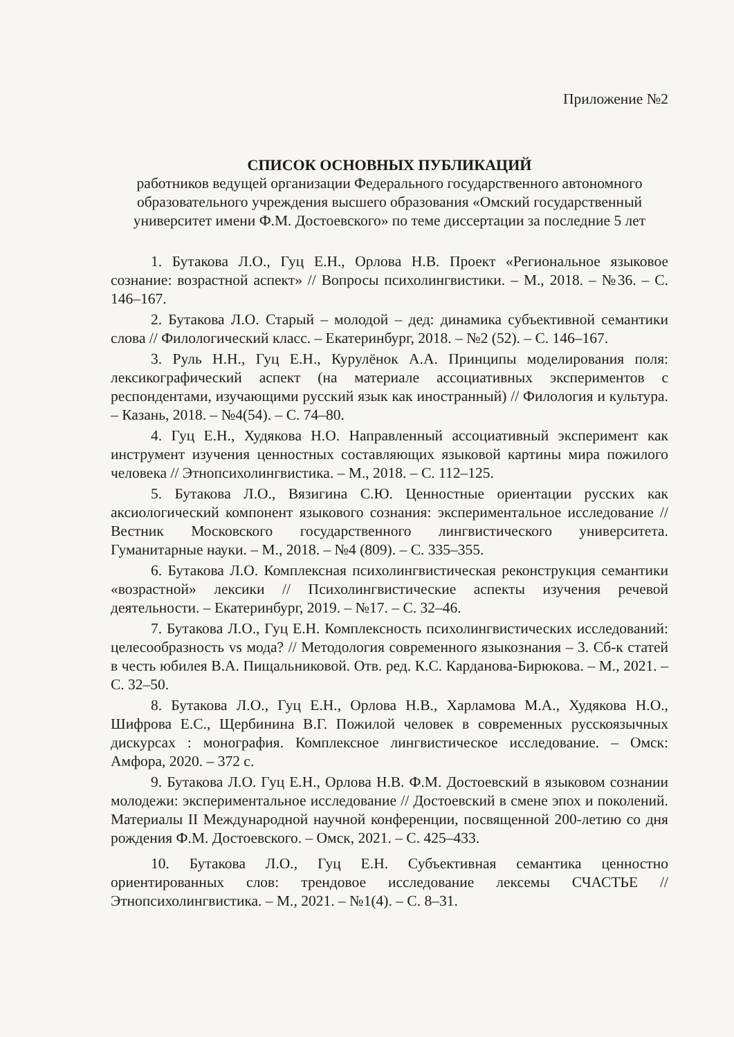Приложение №2
СПИСОК ОСНОВНЫХ ПУБЛИКАЦИЙ
работников ведущей организации Федерального государственного автономного образовательного учреждения высшего образования «Омский государственный университет имени Ф.М. Достоевского» по теме диссертации за последние 5 лет
1. Бутакова Л.О., Гуц Е.Н., Орлова Н.В. Проект «Региональное языковое сознание: возрастной аспект» // Вопросы психолингвистики. – М., 2018. – №36. – С. 146–167.
2. Бутакова Л.О. Старый – молодой – дед: динамика субъективной семантики слова // Филологический класс. – Екатеринбург, 2018. – №2 (52). – С. 146–167.
3. Руль Н.Н., Гуц Е.Н., Курулёнок А.А. Принципы моделирования поля: лексикографический аспект (на материале ассоциативных экспериментов с респондентами, изучающими русский язык как иностранный) // Филология и культура. – Казань, 2018. – №4(54). – С. 74–80.
4. Гуц Е.Н., Худякова Н.О. Направленный ассоциативный эксперимент как инструмент изучения ценностных составляющих языковой картины мира пожилого человека // Этнопсихолингвистика. – М., 2018. – С. 112–125.
5. Бутакова Л.О., Вязигина С.Ю. Ценностные ориентации русских как аксиологический компонент языкового сознания: экспериментальное исследование // Вестник Московского государственного лингвистического университета. Гуманитарные науки. – М., 2018. – №4 (809). – С. 335–355.
6. Бутакова Л.О. Комплексная психолингвистическая реконструкция семантики «возрастной» лексики // Психолингвистические аспекты изучения речевой деятельности. – Екатеринбург, 2019. – №17. – С. 32–46.
7. Бутакова Л.О., Гуц Е.Н. Комплексность психолингвистических исследований: целесообразность vs мода? // Методология современного языкознания – 3. Сб-к статей в честь юбилея В.А. Пищальниковой. Отв. ред. К.С. Карданова-Бирюкова. – М., 2021. – С. 32–50.
8. Бутакова Л.О., Гуц Е.Н., Орлова Н.В., Харламова М.А., Худякова Н.О., Шифрова Е.С., Щербинина В.Г. Пожилой человек в современных русскоязычных дискурсах : монография. Комплексное лингвистическое исследование. – Омск: Амфора, 2020. – 372 с.
9. Бутакова Л.О. Гуц Е.Н., Орлова Н.В. Ф.М. Достоевский в языковом сознании молодежи: экспериментальное исследование // Достоевский в смене эпох и поколений. Материалы II Международной научной конференции, посвященной 200-летию со дня рождения Ф.М. Достоевского. – Омск, 2021. – С. 425–433.
10. Бутакова Л.О., Гуц Е.Н. Субъективная семантика ценностно ориентированных слов: трендовое исследование лексемы СЧАСТЬЕ // Этнопсихолингвистика. – М., 2021. – №1(4). – С. 8–31.